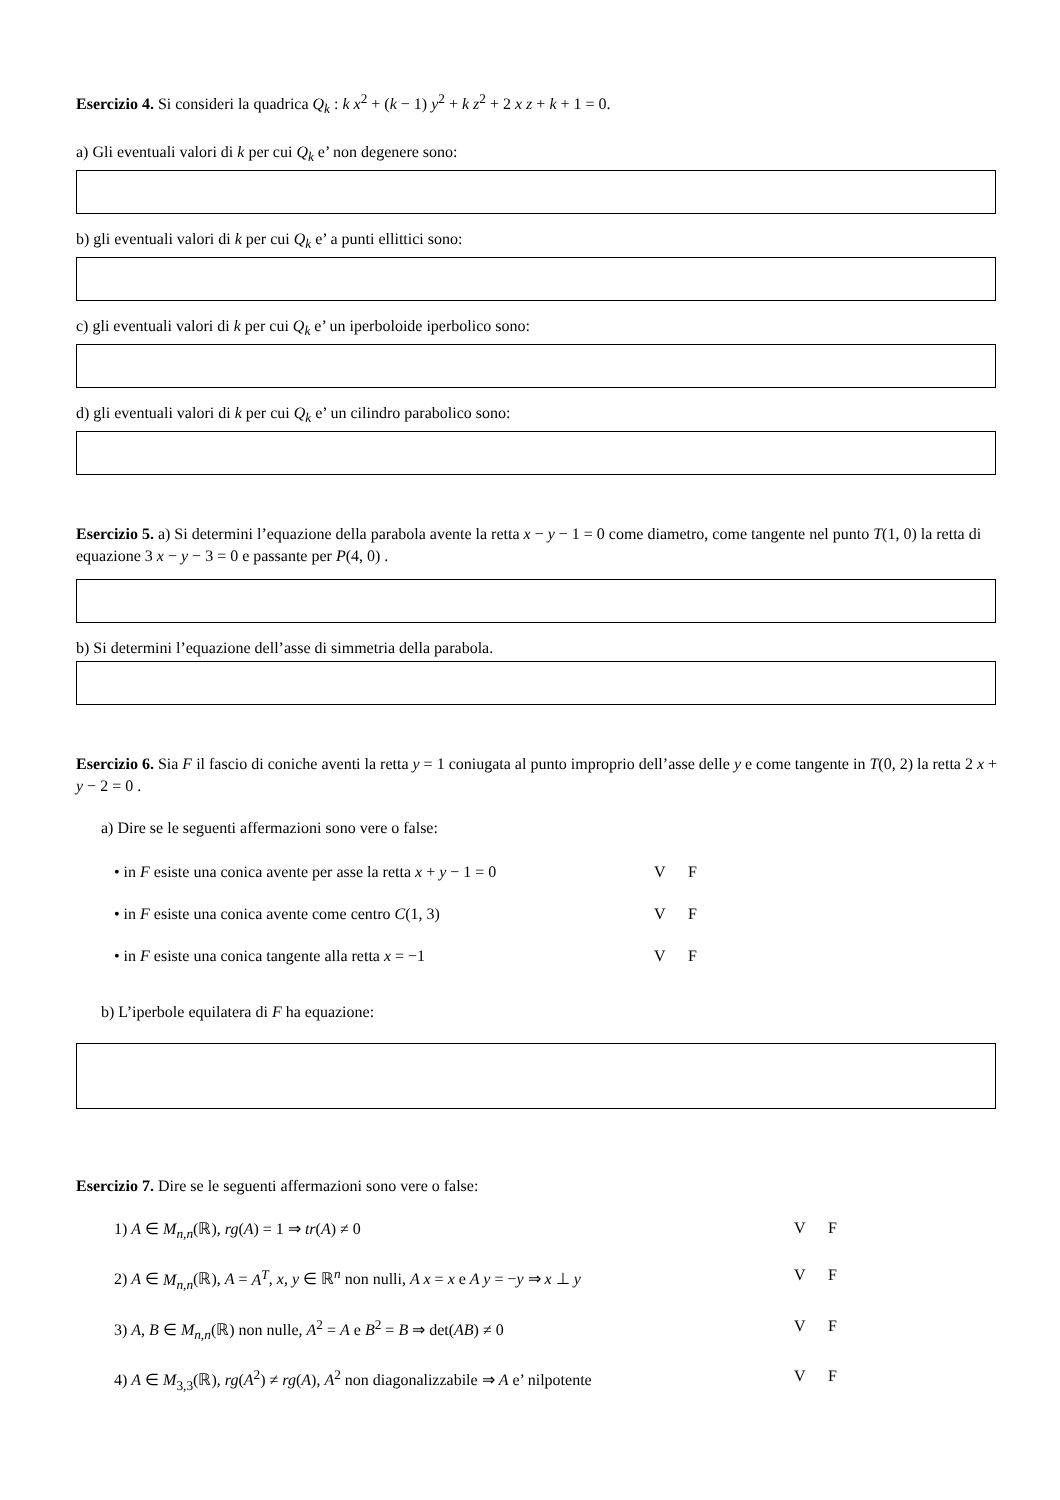Esercizio 4. Si consideri la quadrica Q<sub>k</sub> : k x<sup>2</sup> + (k − 1) y<sup>2</sup> + k z<sup>2</sup> + 2 x z + k + 1 = 0.
a) Gli eventuali valori di k per cui Q<sub>k</sub> e’ non degenere sono:
b) gli eventuali valori di k per cui Q<sub>k</sub> e’ a punti ellittici sono:
c) gli eventuali valori di k per cui Q<sub>k</sub> e’ un iperboloide iperbolico sono:
d) gli eventuali valori di k per cui Q<sub>k</sub> e’ un cilindro parabolico sono:
Esercizio 5. a) Si determini l’equazione della parabola avente la retta x − y − 1 = 0 come diametro, come tangente nel punto T(1, 0) la retta di equazione 3 x − y − 3 = 0 e passante per P(4, 0) .
b) Si determini l’equazione dell’asse di simmetria della parabola.
Esercizio 6. Sia F il fascio di coniche aventi la retta y = 1 coniugata al punto improprio dell’asse delle y e come tangente in T(0, 2) la retta 2 x + y − 2 = 0 .
a) Dire se le seguenti affermazioni sono vere o false:
• in F esiste una conica avente per asse la retta x + y − 1 = 0 V F
• in F esiste una conica avente come centro C(1, 3) V F
• in F esiste una conica tangente alla retta x = −1 V F
b) L’iperbole equilatera di F ha equazione:
Esercizio 7. Dire se le seguenti affermazioni sono vere o false:
1) A ∈ M<sub>n,n</sub>(ℝ), rg(A) = 1 ⇒ tr(A) ≠ 0 V F
2) A ∈ M<sub>n,n</sub>(ℝ), A = A<sup>T</sup>, x, y ∈ ℝ<sup>n</sup> non nulli, A x = x e A y = −y ⇒ x ⊥ y V F
3) A, B ∈ M<sub>n,n</sub>(ℝ) non nulle, A<sup>2</sup> = A e B<sup>2</sup> = B ⇒ det(AB) ≠ 0 V F
4) A ∈ M<sub>3,3</sub>(ℝ), rg(A<sup>2</sup>) ≠ rg(A), A<sup>2</sup> non diagonalizzabile ⇒ A e’ nilpotente V F